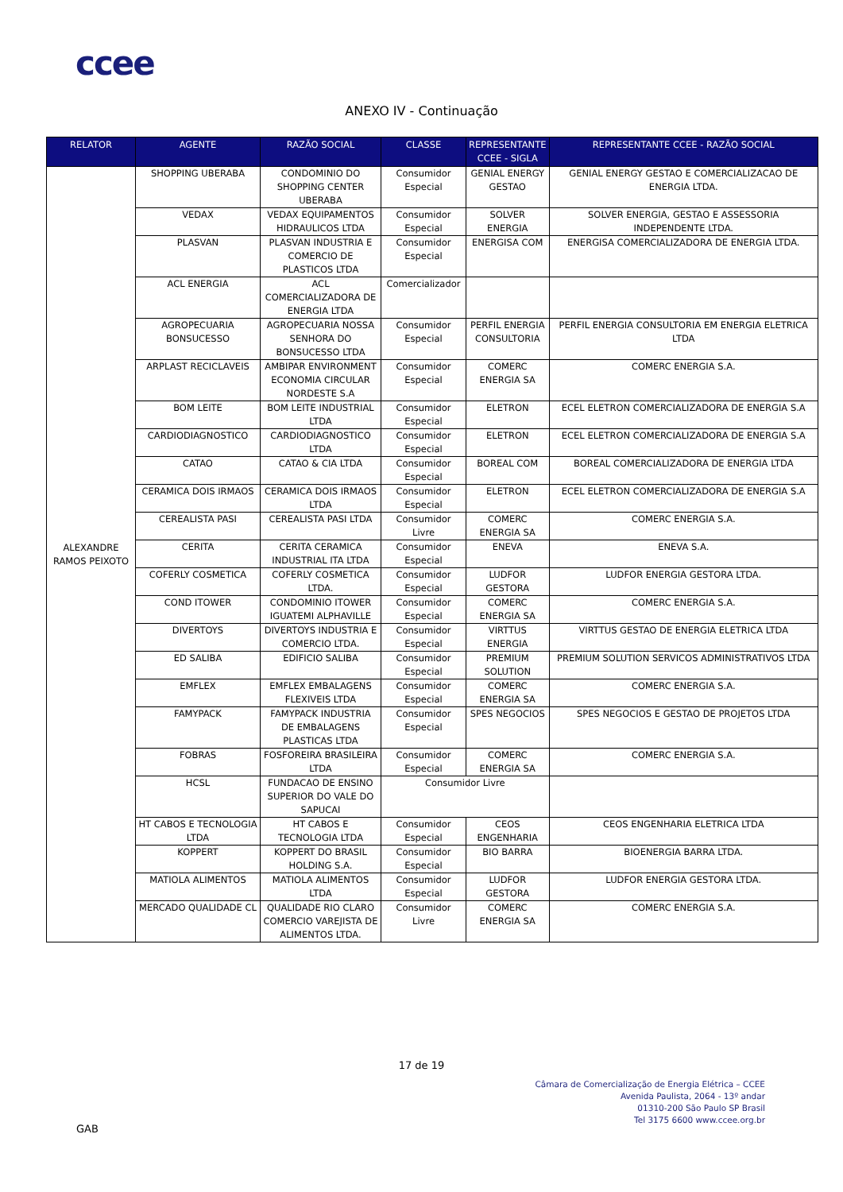ccee
ANEXO IV - Continuação
| RELATOR | AGENTE | RAZÃO SOCIAL | CLASSE | REPRESENTANTE CCEE - SIGLA | REPRESENTANTE CCEE - RAZÃO SOCIAL |
| --- | --- | --- | --- | --- | --- |
| ALEXANDRE RAMOS PEIXOTO | SHOPPING UBERABA | CONDOMINIO DO SHOPPING CENTER UBERABA | Consumidor Especial | GENIAL ENERGY GESTAO | GENIAL ENERGY GESTAO E COMERCIALIZACAO DE ENERGIA LTDA. |
| | VEDAX | VEDAX EQUIPAMENTOS HIDRAULICOS LTDA | Consumidor Especial | SOLVER ENERGIA | SOLVER ENERGIA, GESTAO E ASSESSORIA INDEPENDENTE LTDA. |
| | PLASVAN | PLASVAN INDUSTRIA E COMERCIO DE PLASTICOS LTDA | Consumidor Especial | ENERGISA COM | ENERGISA COMERCIALIZADORA DE ENERGIA LTDA. |
| | ACL ENERGIA | ACL COMERCIALIZADORA DE ENERGIA LTDA | Comercializador | | |
| | AGROPECUARIA BONSUCESSO | AGROPECUARIA NOSSA SENHORA DO BONSUCESSO LTDA | Consumidor Especial | PERFIL ENERGIA CONSULTORIA | PERFIL ENERGIA CONSULTORIA EM ENERGIA ELETRICA LTDA |
| | ARPLAST RECICLAVEIS | AMBIPAR ENVIRONMENT ECONOMIA CIRCULAR NORDESTE S.A | Consumidor Especial | COMERC ENERGIA SA | COMERC ENERGIA S.A. |
| | BOM LEITE | BOM LEITE INDUSTRIAL LTDA | Consumidor Especial | ELETRON | ECEL ELETRON COMERCIALIZADORA DE ENERGIA S.A |
| | CARDIODIAGNOSTICO | CARDIODIAGNOSTICO LTDA | Consumidor Especial | ELETRON | ECEL ELETRON COMERCIALIZADORA DE ENERGIA S.A |
| | CATAO | CATAO & CIA LTDA | Consumidor Especial | BOREAL COM | BOREAL COMERCIALIZADORA DE ENERGIA LTDA |
| | CERAMICA DOIS IRMAOS | CERAMICA DOIS IRMAOS LTDA | Consumidor Especial | ELETRON | ECEL ELETRON COMERCIALIZADORA DE ENERGIA S.A |
| | CEREALISTA PASI | CEREALISTA PASI LTDA | Consumidor Livre | COMERC ENERGIA SA | COMERC ENERGIA S.A. |
| | CERITA | CERITA CERAMICA INDUSTRIAL ITA LTDA | Consumidor Especial | ENEVA | ENEVA S.A. |
| | COFERLY COSMETICA | COFERLY COSMETICA LTDA. | Consumidor Especial | LUDFOR GESTORA | LUDFOR ENERGIA GESTORA LTDA. |
| | COND ITOWER | CONDOMINIO ITOWER IGUATEMI ALPHAVILLE | Consumidor Especial | COMERC ENERGIA SA | COMERC ENERGIA S.A. |
| | DIVERTOYS | DIVERTOYS INDUSTRIA E COMERCIO LTDA. | Consumidor Especial | VIRTTUS ENERGIA | VIRTTUS GESTAO DE ENERGIA ELETRICA LTDA |
| | ED SALIBA | EDIFICIO SALIBA | Consumidor Especial | PREMIUM SOLUTION | PREMIUM SOLUTION SERVICOS ADMINISTRATIVOS LTDA |
| | EMFLEX | EMFLEX EMBALAGENS FLEXIVEIS LTDA | Consumidor Especial | COMERC ENERGIA SA | COMERC ENERGIA S.A. |
| | FAMYPACK | FAMYPACK INDUSTRIA DE EMBALAGENS PLASTICAS LTDA | Consumidor Especial | SPES NEGOCIOS | SPES NEGOCIOS E GESTAO DE PROJETOS LTDA |
| | FOBRAS | FOSFOREIRA BRASILEIRA LTDA | Consumidor Especial | COMERC ENERGIA SA | COMERC ENERGIA S.A. |
| | HCSL | FUNDACAO DE ENSINO SUPERIOR DO VALE DO SAPUCAI | Consumidor Livre | | |
| | HT CABOS E TECNOLOGIA LTDA | HT CABOS E TECNOLOGIA LTDA | Consumidor Especial | CEOS ENGENHARIA | CEOS ENGENHARIA ELETRICA LTDA |
| | KOPPERT | KOPPERT DO BRASIL HOLDING S.A. | Consumidor Especial | BIO BARRA | BIOENERGIA BARRA LTDA. |
| | MATIOLA ALIMENTOS | MATIOLA ALIMENTOS LTDA | Consumidor Especial | LUDFOR GESTORA | LUDFOR ENERGIA GESTORA LTDA. |
| | MERCADO QUALIDADE CL | QUALIDADE RIO CLARO COMERCIO VAREJISTA DE ALIMENTOS LTDA. | Consumidor Livre | COMERC ENERGIA SA | COMERC ENERGIA S.A. |
17 de 19
Câmara de Comercialização de Energia Elétrica – CCEE
Avenida Paulista, 2064 - 13º andar
01310-200 São Paulo SP Brasil
Tel 3175 6600 www.ccee.org.br
GAB